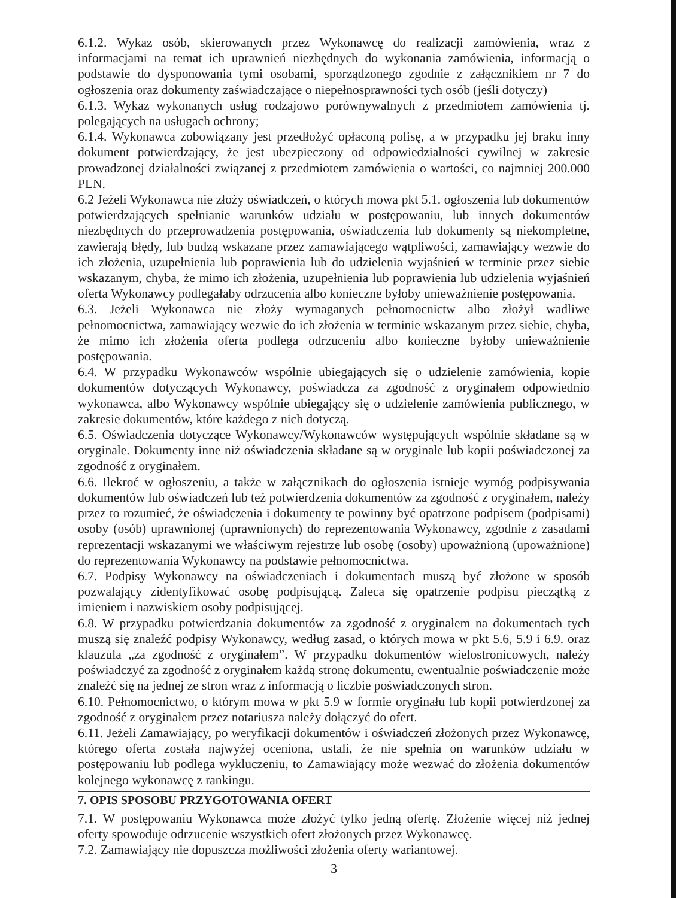6.1.2. Wykaz osób, skierowanych przez Wykonawcę do realizacji zamówienia, wraz z informacjami na temat ich uprawnień niezbędnych do wykonania zamówienia, informacją o podstawie do dysponowania tymi osobami, sporządzonego zgodnie z załącznikiem nr 7 do ogłoszenia oraz dokumenty zaświadczające o niepełnosprawności tych osób (jeśli dotyczy)
6.1.3. Wykaz wykonanych usług rodzajowo porównywalnych z przedmiotem zamówienia tj. polegających na usługach ochrony;
6.1.4. Wykonawca zobowiązany jest przedłożyć opłaconą polisę, a w przypadku jej braku inny dokument potwierdzający, że jest ubezpieczony od odpowiedzialności cywilnej w zakresie prowadzonej działalności związanej z przedmiotem zamówienia o wartości, co najmniej 200.000 PLN.
6.2 Jeżeli Wykonawca nie złoży oświadczeń, o których mowa pkt 5.1. ogłoszenia lub dokumentów potwierdzających spełnianie warunków udziału w postępowaniu, lub innych dokumentów niezbędnych do przeprowadzenia postępowania, oświadczenia lub dokumenty są niekompletne, zawierają błędy, lub budzą wskazane przez zamawiającego wątpliwości, zamawiający wezwie do ich złożenia, uzupełnienia lub poprawienia lub do udzielenia wyjaśnień w terminie przez siebie wskazanym, chyba, że mimo ich złożenia, uzupełnienia lub poprawienia lub udzielenia wyjaśnień oferta Wykonawcy podlegałaby odrzucenia albo konieczne byłoby unieważnienie postępowania.
6.3. Jeżeli Wykonawca nie złoży wymaganych pełnomocnictw albo złożył wadliwe pełnomocnictwa, zamawiający wezwie do ich złożenia w terminie wskazanym przez siebie, chyba, że mimo ich złożenia oferta podlega odrzuceniu albo konieczne byłoby unieważnienie postępowania.
6.4. W przypadku Wykonawców wspólnie ubiegających się o udzielenie zamówienia, kopie dokumentów dotyczących Wykonawcy, poświadcza za zgodność z oryginałem odpowiednio wykonawca, albo Wykonawcy wspólnie ubiegający się o udzielenie zamówienia publicznego, w zakresie dokumentów, które każdego z nich dotyczą.
6.5. Oświadczenia dotyczące Wykonawcy/Wykonawców występujących wspólnie składane są w oryginale. Dokumenty inne niż oświadczenia składane są w oryginale lub kopii poświadczonej za zgodność z oryginałem.
6.6. Ilekroć w ogłoszeniu, a także w załącznikach do ogłoszenia istnieje wymóg podpisywania dokumentów lub oświadczeń lub też potwierdzenia dokumentów za zgodność z oryginałem, należy przez to rozumieć, że oświadczenia i dokumenty te powinny być opatrzone podpisem (podpisami) osoby (osób) uprawnionej (uprawnionych) do reprezentowania Wykonawcy, zgodnie z zasadami reprezentacji wskazanymi we właściwym rejestrze lub osobę (osoby) upoważnioną (upoważnione) do reprezentowania Wykonawcy na podstawie pełnomocnictwa.
6.7. Podpisy Wykonawcy na oświadczeniach i dokumentach muszą być złożone w sposób pozwalający zidentyfikować osobę podpisującą. Zaleca się opatrzenie podpisu pieczątką z imieniem i nazwiskiem osoby podpisującej.
6.8. W przypadku potwierdzania dokumentów za zgodność z oryginałem na dokumentach tych muszą się znaleźć podpisy Wykonawcy, według zasad, o których mowa w pkt 5.6, 5.9 i 6.9. oraz klauzula „za zgodność z oryginałem”. W przypadku dokumentów wielostronicowych, należy poświadczyć za zgodność z oryginałem każdą stronę dokumentu, ewentualnie poświadczenie może znaleźć się na jednej ze stron wraz z informacją o liczbie poświadczonych stron.
6.10. Pełnomocnictwo, o którym mowa w pkt 5.9 w formie oryginału lub kopii potwierdzonej za zgodność z oryginałem przez notariusza należy dołączyć do ofert.
6.11. Jeżeli Zamawiający, po weryfikacji dokumentów i oświadczeń złożonych przez Wykonawcę, którego oferta została najwyżej oceniona, ustali, że nie spełnia on warunków udziału w postępowaniu lub podlega wykluczeniu, to Zamawiający może wezwać do złożenia dokumentów kolejnego wykonawcę z rankingu.
7. OPIS SPOSOBU PRZYGOTOWANIA OFERT
7.1. W postępowaniu Wykonawca może złożyć tylko jedną ofertę. Złożenie więcej niż jednej oferty spowoduje odrzucenie wszystkich ofert złożonych przez Wykonawcę.
7.2. Zamawiający nie dopuszcza możliwości złożenia oferty wariantowej.
3